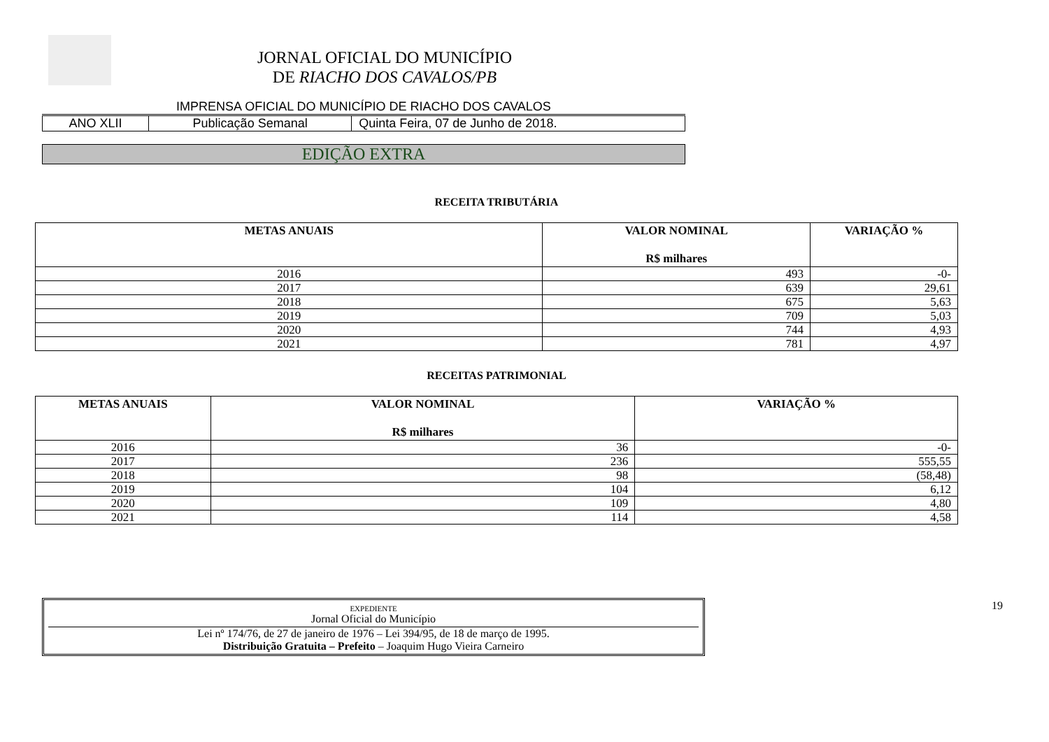JORNAL OFICIAL DO MUNICÍPIO
DE RIACHO DOS CAVALOS/PB
IMPRENSA OFICIAL DO MUNICÍPIO DE RIACHO DOS CAVALOS
| ANO XLII | Publicação Semanal | Quinta Feira, 07 de Junho de 2018. |
EDIÇÃO EXTRA
RECEITA TRIBUTÁRIA
| METAS ANUAIS | VALOR NOMINAL R$ milhares | VARIAÇÃO % |
| --- | --- | --- |
| 2016 | 493 | -0- |
| 2017 | 639 | 29,61 |
| 2018 | 675 | 5,63 |
| 2019 | 709 | 5,03 |
| 2020 | 744 | 4,93 |
| 2021 | 781 | 4,97 |
RECEITAS PATRIMONIAL
| METAS ANUAIS | VALOR NOMINAL R$ milhares | VARIAÇÃO % |
| --- | --- | --- |
| 2016 | 36 | -0- |
| 2017 | 236 | 555,55 |
| 2018 | 98 | (58,48) |
| 2019 | 104 | 6,12 |
| 2020 | 109 | 4,80 |
| 2021 | 114 | 4,58 |
EXPEDIENTE
Jornal Oficial do Município
Lei nº 174/76, de 27 de janeiro de 1976 – Lei 394/95, de 18 de março de 1995.
Distribuição Gratuita – Prefeito – Joaquim Hugo Vieira Carneiro
19